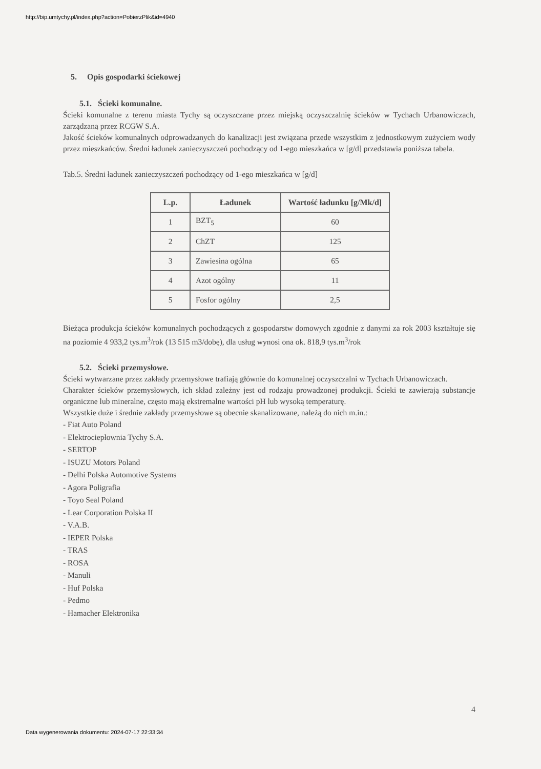http://bip.umtychy.pl/index.php?action=PobierzPlik&id=4940
5. Opis gospodarki ściekowej
5.1. Ścieki komunalne.
Ścieki komunalne z terenu miasta Tychy są oczyszczane przez miejską oczyszczalnię ścieków w Tychach Urbanowiczach, zarządzaną przez RCGW S.A.
Jakość ścieków komunalnych odprowadzanych do kanalizacji jest związana przede wszystkim z jednostkowym zużyciem wody przez mieszkańców. Średni ładunek zanieczyszczeń pochodzący od 1-ego mieszkańca w [g/d] przedstawia poniższa tabela.
Tab.5. Średni ładunek zanieczyszczeń pochodzący od 1-ego mieszkańca w [g/d]
| L.p. | Ładunek | Wartość ładunku [g/Mk/d] |
| --- | --- | --- |
| 1 | BZT<sub>5</sub> | 60 |
| 2 | ChZT | 125 |
| 3 | Zawiesina ogólna | 65 |
| 4 | Azot ogólny | 11 |
| 5 | Fosfor ogólny | 2,5 |
Bieżąca produkcja ścieków komunalnych pochodzących z gospodarstw domowych zgodnie z danymi za rok 2003 kształtuje się na poziomie 4 933,2 tys.m<sup>3</sup>/rok (13 515 m3/dobę), dla usług wynosi ona ok. 818,9 tys.m<sup>3</sup>/rok
5.2. Ścieki przemysłowe.
Ścieki wytwarzane przez zakłady przemysłowe trafiają głównie do komunalnej oczyszczalni w Tychach Urbanowiczach.
Charakter ścieków przemysłowych, ich skład zależny jest od rodzaju prowadzonej produkcji. Ścieki te zawierają substancje organiczne lub mineralne, często mają ekstremalne wartości pH lub wysoką temperaturę.
Wszystkie duże i średnie zakłady przemysłowe są obecnie skanalizowane, należą do nich m.in.:
- Fiat Auto Poland
- Elektrociepłownia Tychy S.A.
- SERTOP
- ISUZU Motors Poland
- Delhi Polska Automotive Systems
- Agora Poligrafia
- Toyo Seal Poland
- Lear Corporation Polska II
- V.A.B.
- IEPER Polska
- TRAS
- ROSA
- Manuli
- Huf Polska
- Pedmo
- Hamacher Elektronika
4
Data wygenerowania dokumentu: 2024-07-17 22:33:34